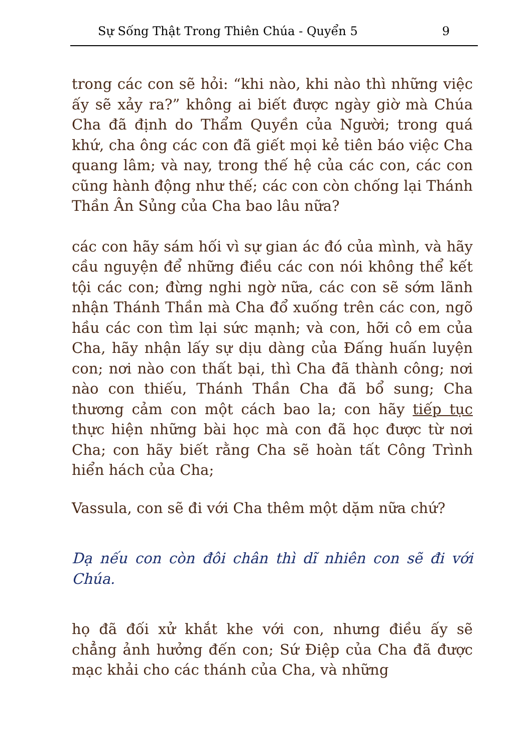Sự Sống Thật Trong Thiên Chúa - Quyển 5 9
trong các con sẽ hỏi: “khi nào, khi nào thì những việc ấy sẽ xảy ra?” không ai biết được ngày giờ mà Chúa Cha đã định do Thẩm Quyền của Người; trong quá khứ, cha ông các con đã giết mọi kẻ tiên báo việc Cha quang lâm; và nay, trong thế hệ của các con, các con cũng hành động như thế; các con còn chống lại Thánh Thần Ân Sủng của Cha bao lâu nữa?
các con hãy sám hối vì sự gian ác đó của mình, và hãy cầu nguyện để những điều các con nói không thể kết tội các con; đừng nghi ngờ nữa, các con sẽ sớm lãnh nhận Thánh Thần mà Cha đổ xuống trên các con, ngõ hầu các con tìm lại sức mạnh; và con, hỡi cô em của Cha, hãy nhận lấy sự dịu dàng của Đấng huấn luyện con; nơi nào con thất bại, thì Cha đã thành công; nơi nào con thiếu, Thánh Thần Cha đã bổ sung; Cha thương cảm con một cách bao la; con hãy tiếp tục thực hiện những bài học mà con đã học được từ nơi Cha; con hãy biết rằng Cha sẽ hoàn tất Công Trình hiển hách của Cha;
Vassula, con sẽ đi với Cha thêm một dặm nữa chứ?
Dạ nếu con còn đôi chân thì dĩ nhiên con sẽ đi với Chúa.
họ đã đối xử khắt khe với con, nhưng điều ấy sẽ chẳng ảnh hưởng đến con; Sứ Điệp của Cha đã được mạc khải cho các thánh của Cha, và những